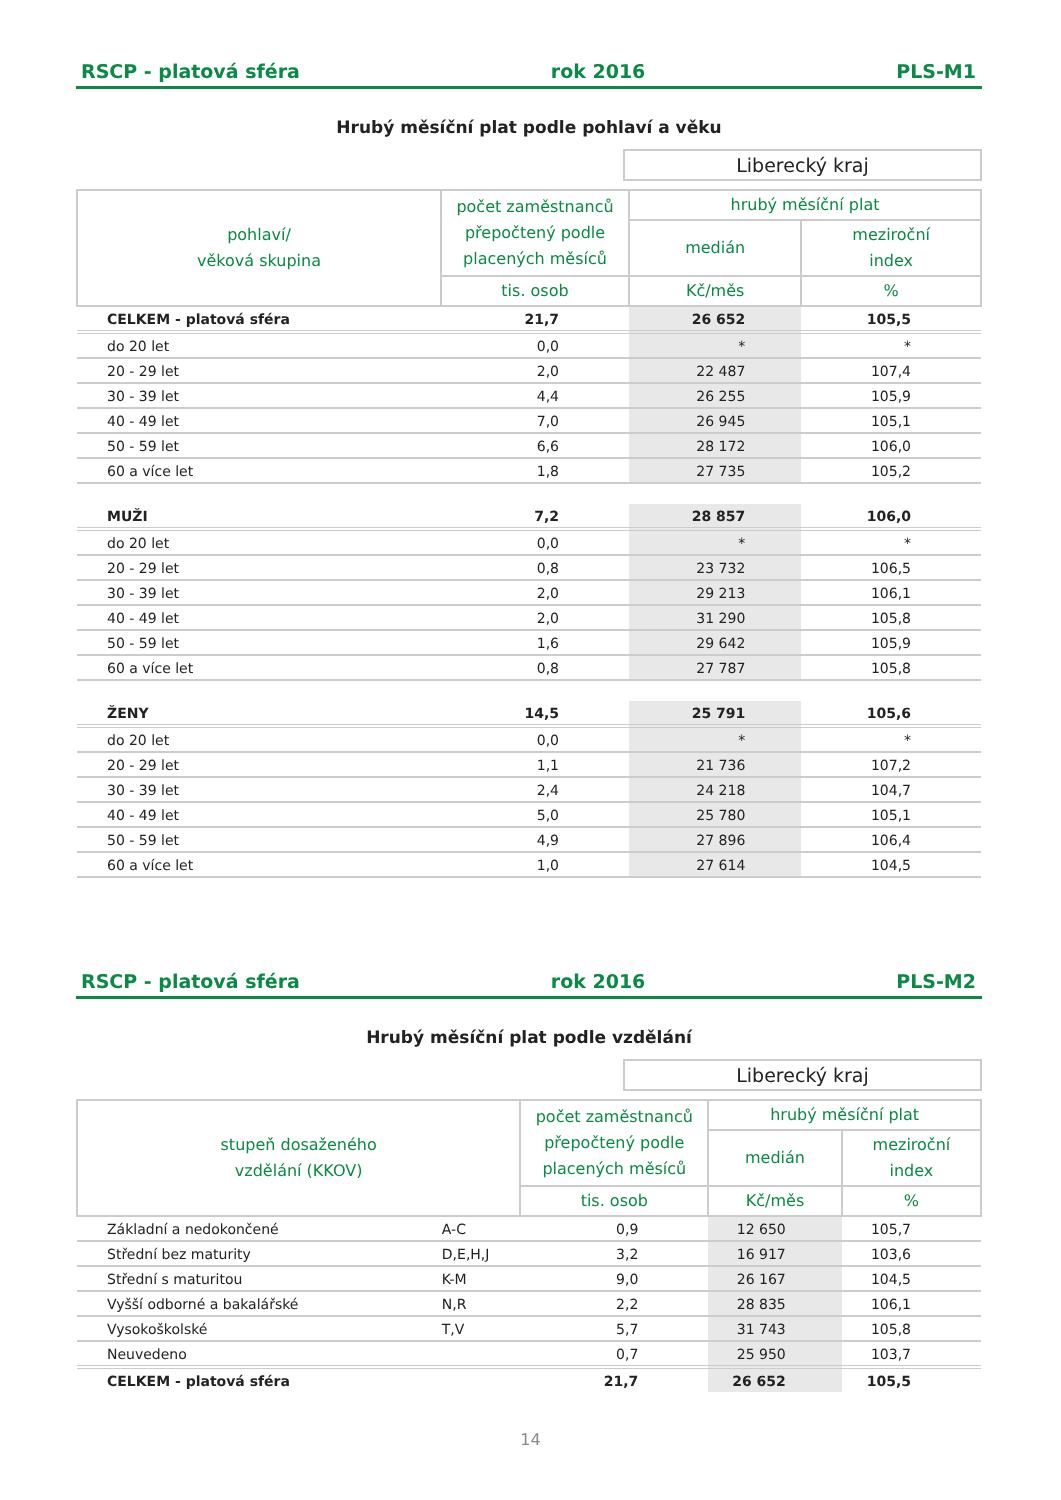RSCP - platová sféra rok 2016 PLS-M1
Hrubý měsíční plat podle pohlaví a věku
Liberecký kraj
| pohlaví/ věková skupina | počet zaměstnanců přepočtený podle placených měsíců | hrubý měsíční plat | |
| --- | --- | --- | --- |
| | | medián | meziroční index |
| | tis. osob | Kč/měs | % |
| CELKEM - platová sféra | 21,7 | 26 652 | 105,5 |
| do 20 let | 0,0 | * | * |
| 20 - 29 let | 2,0 | 22 487 | 107,4 |
| 30 - 39 let | 4,4 | 26 255 | 105,9 |
| 40 - 49 let | 7,0 | 26 945 | 105,1 |
| 50 - 59 let | 6,6 | 28 172 | 106,0 |
| 60 a více let | 1,8 | 27 735 | 105,2 |
| MUŽI | 7,2 | 28 857 | 106,0 |
| do 20 let | 0,0 | * | * |
| 20 - 29 let | 0,8 | 23 732 | 106,5 |
| 30 - 39 let | 2,0 | 29 213 | 106,1 |
| 40 - 49 let | 2,0 | 31 290 | 105,8 |
| 50 - 59 let | 1,6 | 29 642 | 105,9 |
| 60 a více let | 0,8 | 27 787 | 105,8 |
| ŽENY | 14,5 | 25 791 | 105,6 |
| do 20 let | 0,0 | * | * |
| 20 - 29 let | 1,1 | 21 736 | 107,2 |
| 30 - 39 let | 2,4 | 24 218 | 104,7 |
| 40 - 49 let | 5,0 | 25 780 | 105,1 |
| 50 - 59 let | 4,9 | 27 896 | 106,4 |
| 60 a více let | 1,0 | 27 614 | 104,5 |
RSCP - platová sféra rok 2016 PLS-M2
Hrubý měsíční plat podle vzdělání
Liberecký kraj
| stupeň dosaženého vzdělání (KKOV) | | počet zaměstnanců přepočtený podle placených měsíců | hrubý měsíční plat | |
| --- | --- | --- | --- | --- |
| | | | medián | meziroční index |
| | | tis. osob | Kč/měs | % |
| Základní a nedokončené | A-C | 0,9 | 12 650 | 105,7 |
| Střední bez maturity | D,E,H,J | 3,2 | 16 917 | 103,6 |
| Střední s maturitou | K-M | 9,0 | 26 167 | 104,5 |
| Vyšší odborné a bakalářské | N,R | 2,2 | 28 835 | 106,1 |
| Vysokoškolské | T,V | 5,7 | 31 743 | 105,8 |
| Neuvedeno | | 0,7 | 25 950 | 103,7 |
| CELKEM - platová sféra | | 21,7 | 26 652 | 105,5 |
14